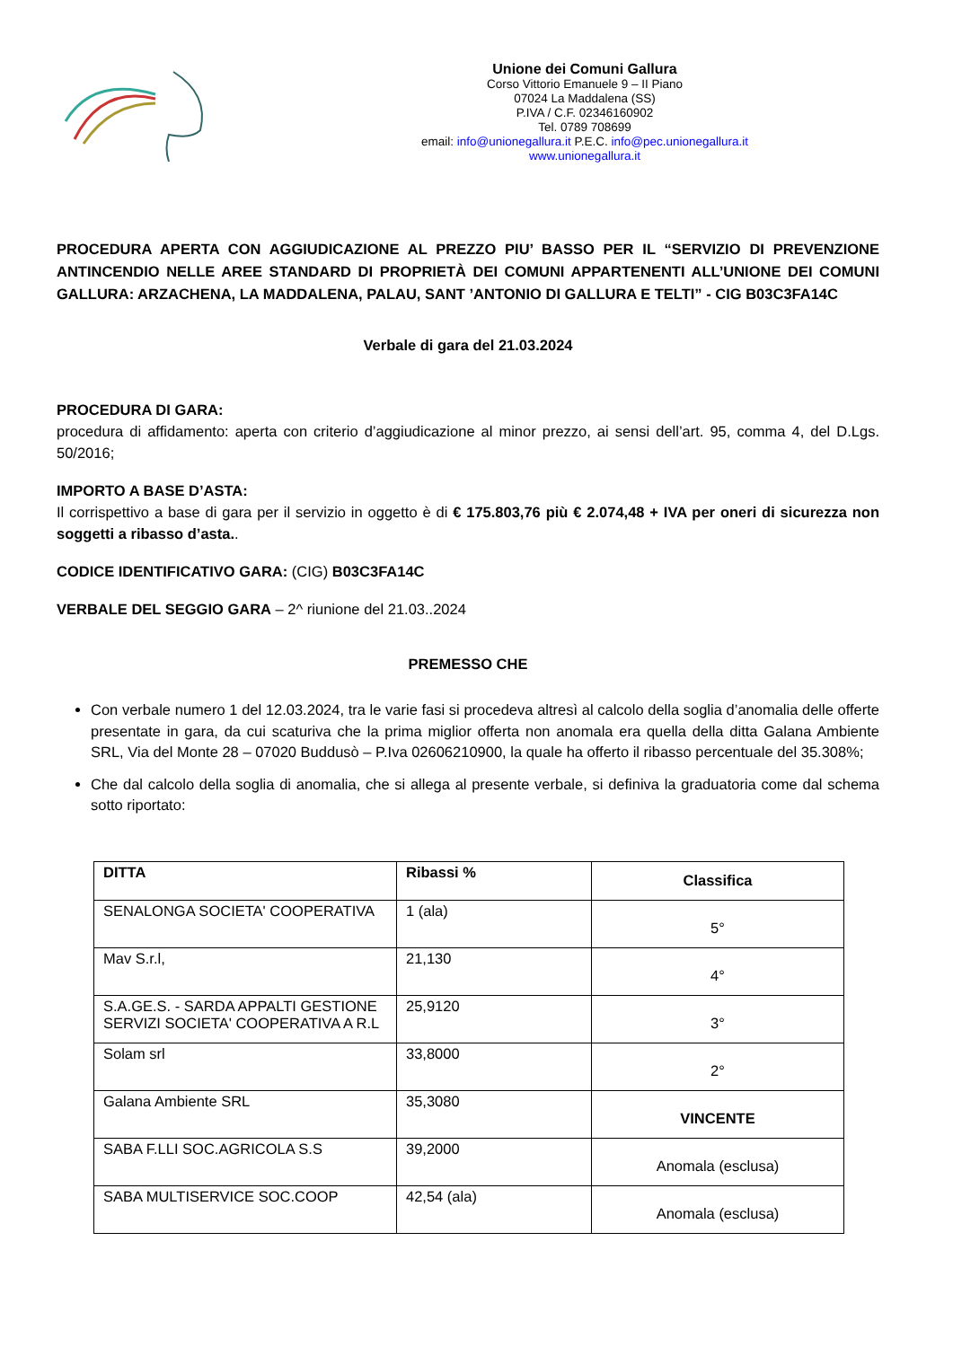Unione dei Comuni Gallura
Corso Vittorio Emanuele 9 – II Piano
07024 La Maddalena (SS)
P.IVA / C.F. 02346160902
Tel. 0789 708699
email: info@unionegallura.it P.E.C. info@pec.unionegallura.it
www.unionegallura.it
PROCEDURA APERTA CON AGGIUDICAZIONE AL PREZZO PIU’ BASSO PER IL “SERVIZIO DI PREVENZIONE ANTINCENDIO NELLE AREE STANDARD DI PROPRIETÀ DEI COMUNI APPARTENENTI ALL’UNIONE DEI COMUNI GALLURA: ARZACHENA, LA MADDALENA, PALAU, SANT ’ANTONIO DI GALLURA E TELTI” - CIG B03C3FA14C
Verbale di gara del 21.03.2024
PROCEDURA DI GARA:
procedura di affidamento: aperta con criterio d’aggiudicazione al minor prezzo, ai sensi dell’art. 95, comma 4, del D.Lgs. 50/2016;
IMPORTO A BASE D’ASTA:
Il corrispettivo a base di gara per il servizio in oggetto è di € 175.803,76 più € 2.074,48 + IVA per oneri di sicurezza non soggetti a ribasso d’asta..
CODICE IDENTIFICATIVO GARA: (CIG) B03C3FA14C
VERBALE DEL SEGGIO GARA – 2^ riunione del 21.03..2024
PREMESSO CHE
Con verbale numero 1 del 12.03.2024, tra le varie fasi si procedeva altresì al calcolo della soglia d’anomalia delle offerte presentate in gara, da cui scaturiva che la prima miglior offerta non anomala era quella della ditta Galana Ambiente SRL, Via del Monte 28 – 07020 Buddusò – P.Iva 02606210900, la quale ha offerto il ribasso percentuale del 35.308%;
Che dal calcolo della soglia di anomalia, che si allega al presente verbale, si definiva la graduatoria come dal schema sotto riportato:
| DITTA | Ribassi % | Classifica |
| --- | --- | --- |
| SENALONGA SOCIETA' COOPERATIVA | 1 (ala) | 5° |
| Mav S.r.l, | 21,130 | 4° |
| S.A.GE.S. - SARDA APPALTI GESTIONE SERVIZI SOCIETA' COOPERATIVA A R.L | 25,9120 | 3° |
| Solam srl | 33,8000 | 2° |
| Galana Ambiente SRL | 35,3080 | VINCENTE |
| SABA F.LLI SOC.AGRICOLA S.S | 39,2000 | Anomala (esclusa) |
| SABA MULTISERVICE SOC.COOP | 42,54 (ala) | Anomala (esclusa) |